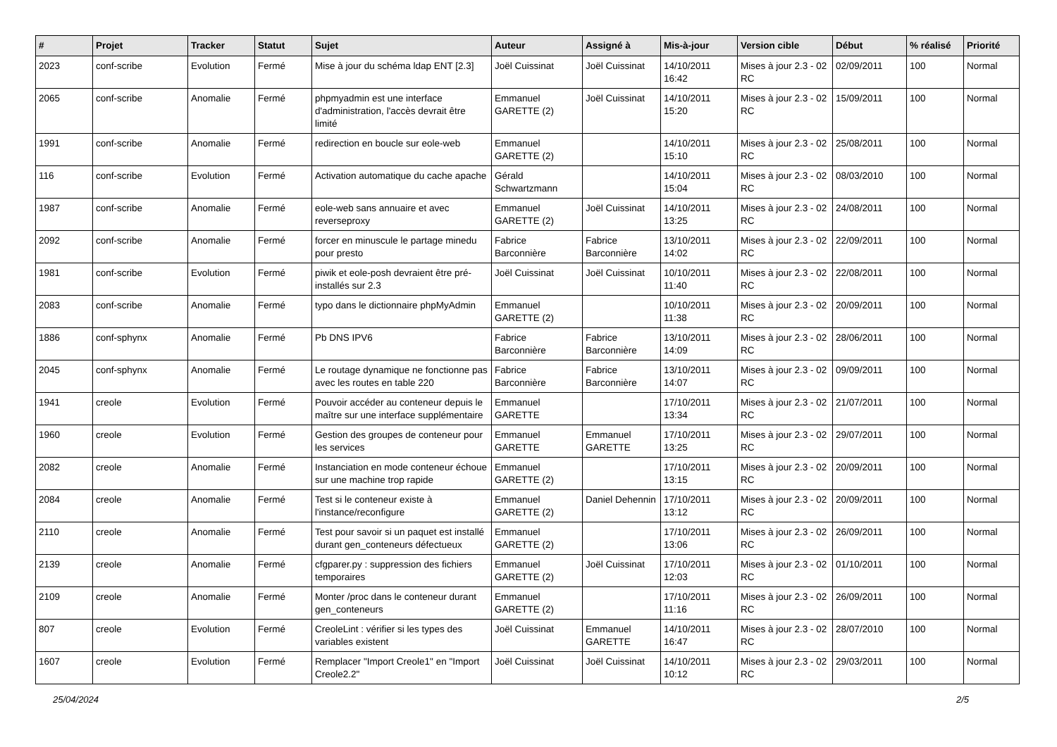| # | Projet | Tracker | Statut | Sujet | Auteur | Assigné à | Mis-à-jour | Version cible | Début | % réalisé | Priorité |
| --- | --- | --- | --- | --- | --- | --- | --- | --- | --- | --- | --- |
| 2023 | conf-scribe | Evolution | Fermé | Mise à jour du schéma ldap ENT [2.3] | Joël Cuissinat | Joël Cuissinat | 14/10/2011 16:42 | Mises à jour 2.3 - 02 RC | 02/09/2011 | 100 | Normal |
| 2065 | conf-scribe | Anomalie | Fermé | phpmyadmin est une interface d'administration, l'accès devrait être limité | Emmanuel GARETTE (2) | Joël Cuissinat | 14/10/2011 15:20 | Mises à jour 2.3 - 02 RC | 15/09/2011 | 100 | Normal |
| 1991 | conf-scribe | Anomalie | Fermé | redirection en boucle sur eole-web | Emmanuel GARETTE (2) | | 14/10/2011 15:10 | Mises à jour 2.3 - 02 RC | 25/08/2011 | 100 | Normal |
| 116 | conf-scribe | Evolution | Fermé | Activation automatique du cache apache | Gérald Schwartzmann | | 14/10/2011 15:04 | Mises à jour 2.3 - 02 RC | 08/03/2010 | 100 | Normal |
| 1987 | conf-scribe | Anomalie | Fermé | eole-web sans annuaire et avec reverseproxy | Emmanuel GARETTE (2) | Joël Cuissinat | 14/10/2011 13:25 | Mises à jour 2.3 - 02 RC | 24/08/2011 | 100 | Normal |
| 2092 | conf-scribe | Anomalie | Fermé | forcer en minuscule le partage minedu pour presto | Fabrice Barconnière | Fabrice Barconnière | 13/10/2011 14:02 | Mises à jour 2.3 - 02 RC | 22/09/2011 | 100 | Normal |
| 1981 | conf-scribe | Evolution | Fermé | piwik et eole-posh devraient être pré-installés sur 2.3 | Joël Cuissinat | Joël Cuissinat | 10/10/2011 11:40 | Mises à jour 2.3 - 02 RC | 22/08/2011 | 100 | Normal |
| 2083 | conf-scribe | Anomalie | Fermé | typo dans le dictionnaire phpMyAdmin | Emmanuel GARETTE (2) | | 10/10/2011 11:38 | Mises à jour 2.3 - 02 RC | 20/09/2011 | 100 | Normal |
| 1886 | conf-sphynx | Anomalie | Fermé | Pb DNS IPV6 | Fabrice Barconnière | Fabrice Barconnière | 13/10/2011 14:09 | Mises à jour 2.3 - 02 RC | 28/06/2011 | 100 | Normal |
| 2045 | conf-sphynx | Anomalie | Fermé | Le routage dynamique ne fonctionne pas avec les routes en table 220 | Fabrice Barconnière | Fabrice Barconnière | 13/10/2011 14:07 | Mises à jour 2.3 - 02 RC | 09/09/2011 | 100 | Normal |
| 1941 | creole | Evolution | Fermé | Pouvoir accéder au conteneur depuis le maître sur une interface supplémentaire | Emmanuel GARETTE | | 17/10/2011 13:34 | Mises à jour 2.3 - 02 RC | 21/07/2011 | 100 | Normal |
| 1960 | creole | Evolution | Fermé | Gestion des groupes de conteneur pour les services | Emmanuel GARETTE | Emmanuel GARETTE | 17/10/2011 13:25 | Mises à jour 2.3 - 02 RC | 29/07/2011 | 100 | Normal |
| 2082 | creole | Anomalie | Fermé | Instanciation en mode conteneur échoue sur une machine trop rapide | Emmanuel GARETTE (2) | | 17/10/2011 13:15 | Mises à jour 2.3 - 02 RC | 20/09/2011 | 100 | Normal |
| 2084 | creole | Anomalie | Fermé | Test si le conteneur existe à l'instance/reconfigure | Emmanuel GARETTE (2) | Daniel Dehennin | 17/10/2011 13:12 | Mises à jour 2.3 - 02 RC | 20/09/2011 | 100 | Normal |
| 2110 | creole | Anomalie | Fermé | Test pour savoir si un paquet est installé durant gen_conteneurs défectueux | Emmanuel GARETTE (2) | | 17/10/2011 13:06 | Mises à jour 2.3 - 02 RC | 26/09/2011 | 100 | Normal |
| 2139 | creole | Anomalie | Fermé | cfgparer.py : suppression des fichiers temporaires | Emmanuel GARETTE (2) | Joël Cuissinat | 17/10/2011 12:03 | Mises à jour 2.3 - 02 RC | 01/10/2011 | 100 | Normal |
| 2109 | creole | Anomalie | Fermé | Monter /proc dans le conteneur durant gen_conteneurs | Emmanuel GARETTE (2) | | 17/10/2011 11:16 | Mises à jour 2.3 - 02 RC | 26/09/2011 | 100 | Normal |
| 807 | creole | Evolution | Fermé | CreoleLint : vérifier si les types des variables existent | Joël Cuissinat | Emmanuel GARETTE | 14/10/2011 16:47 | Mises à jour 2.3 - 02 RC | 28/07/2010 | 100 | Normal |
| 1607 | creole | Evolution | Fermé | Remplacer "Import Creole1" en "Import Creole2.2" | Joël Cuissinat | Joël Cuissinat | 14/10/2011 10:12 | Mises à jour 2.3 - 02 RC | 29/03/2011 | 100 | Normal |
25/04/2024 2/5